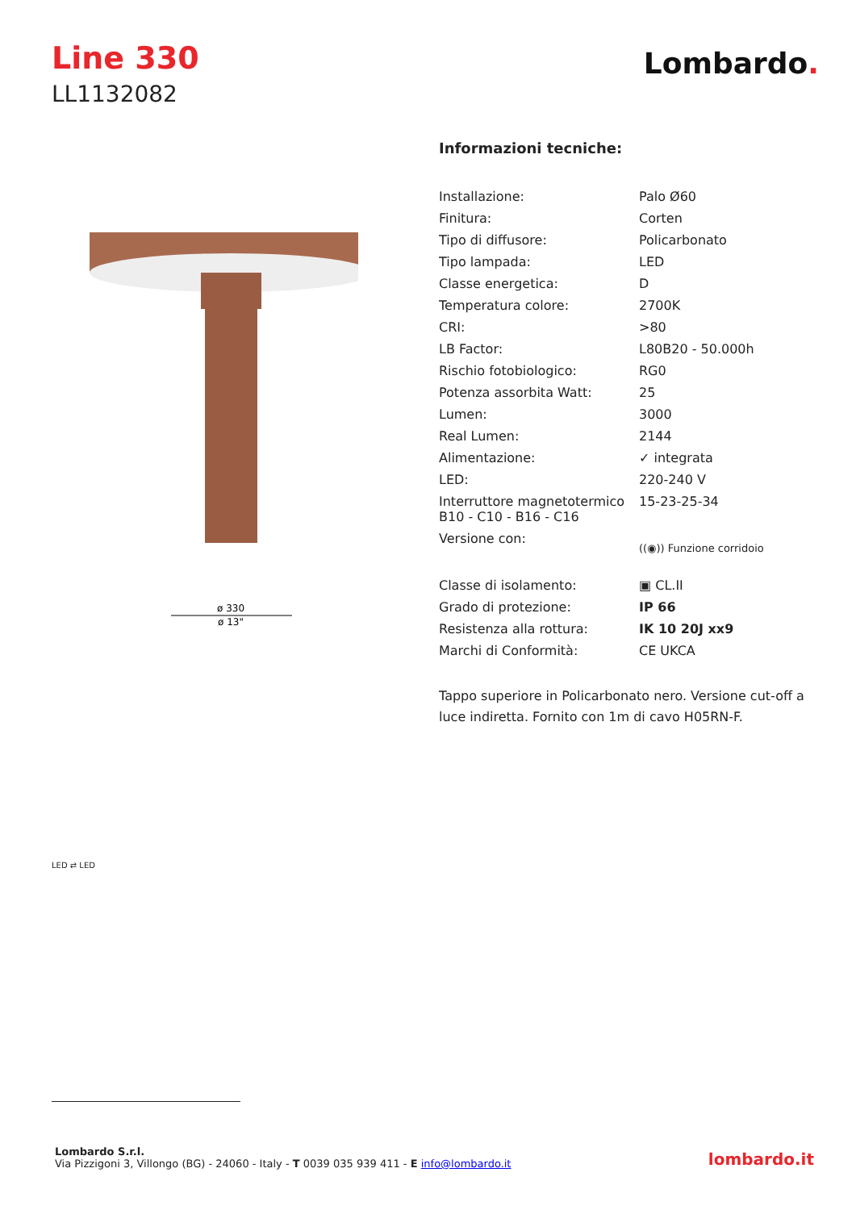Line 330
LL1132082
Lombardo.
ø 330
ø 13"
LED ⇄ LED
Informazioni tecniche:
| Installazione: | Palo Ø60 |
| Finitura: | Corten |
| Tipo di diffusore: | Policarbonato |
| Tipo lampada: | LED |
| Classe energetica: | D |
| Temperatura colore: | 2700K |
| CRI: | >80 |
| LB Factor: | L80B20 - 50.000h |
| Rischio fotobiologico: | RG0 |
| Potenza assorbita Watt: | 25 |
| Lumen: | 3000 |
| Real Lumen: | 2144 |
| Alimentazione: | ✓ integrata |
| LED: | 220-240 V |
| Interruttore magnetotermico B10 - C10 - B16 - C16 | 15-23-25-34 |
| Versione con: | ((◉)) Funzione corridoio |
| Classe di isolamento: | ▣ CL.II |
| Grado di protezione: | IP 66 |
| Resistenza alla rottura: | IK 10 20J xx9 |
| Marchi di Conformità: | CE UKCA |
Tappo superiore in Policarbonato nero. Versione cut-off a luce indiretta. Fornito con 1m di cavo H05RN-F.
Lombardo S.r.l.
Via Pizzigoni 3, Villongo (BG) - 24060 - Italy - T 0039 035 939 411 - E info@lombardo.it
lombardo.it